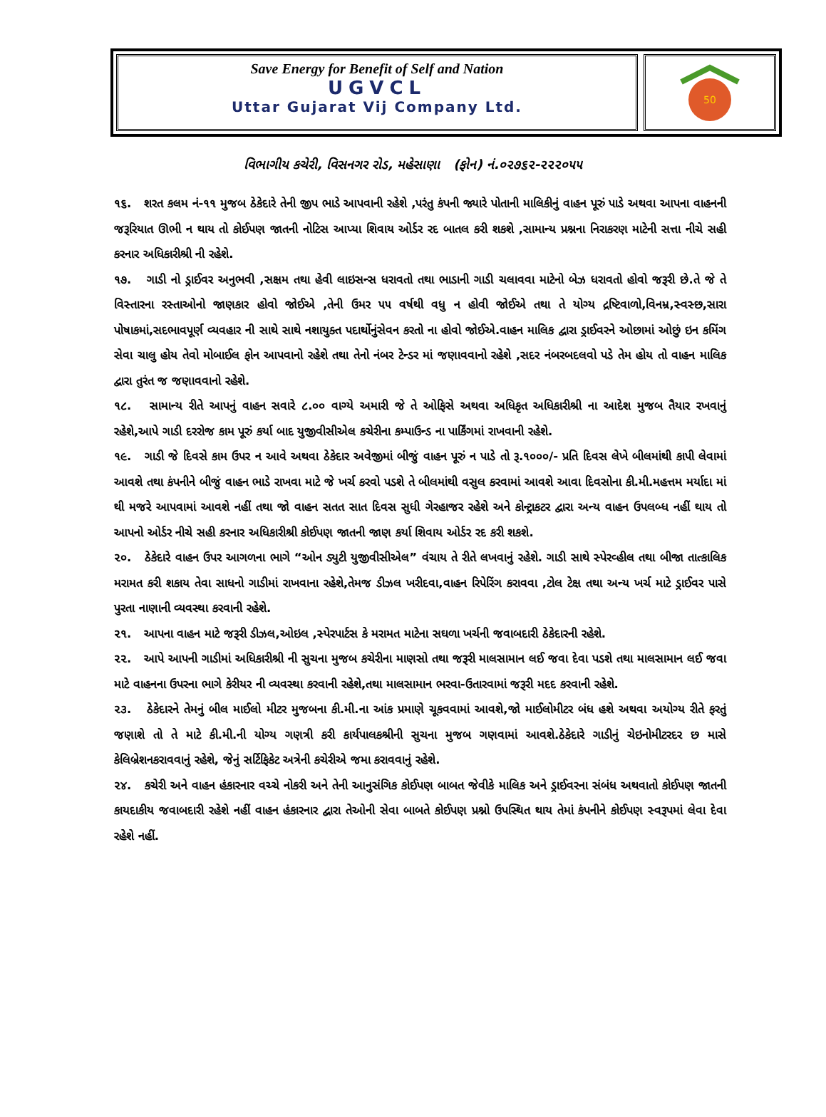Save Energy for Benefit of Self and Nation
UGVCL
Uttar Gujarat Vij Company Ltd.
50
વિભાગીય કચેરી, વિસનગર રોડ, મહેસાણા (ફોન) નં.૦૨૭૬૨-૨૨૨૦૫૫
૧૬. શરત કલમ નં-૧૧ મુજબ ઠેકેદારે તેની જીપ ભાડે આપવાની રહેશે ,પરંતુ કંપની જ્યારે પોતાની માલિકીનું વાહન પૂરું પાડે અથવા આપના વાહનની જરૂરિયાત ઊભી ન થાય તો કોઈપણ જાતની નોટિસ આપ્યા શિવાય ઓર્ડર રદ બાતલ કરી શકશે ,સામાન્ય પ્રશ્નના નિરાકરણ માટેની સત્તા નીચે સહી કરનાર અધિકારીશ્રી ની રહેશે.
૧૭. ગાડી નો ડ્રાઈવર અનુભવી ,સક્ષમ તથા હેવી લાઇસન્સ ધરાવતો તથા ભાડાની ગાડી ચલાવવા માટેનો બેઝ ધરાવતો હોવો જરૂરી છે.તે જે તે વિસ્તારના રસ્તાઓનો જાણકાર હોવો જોઈએ ,તેની ઉમર ૫૫ વર્ષથી વધુ ન હોવી જોઈએ તથા તે યોગ્ય દ્રષ્ટિવાળો,વિનમ્ર,સ્વસ્છ,સારા પોષાકમાં,સદભાવપૂર્ણ વ્યવહાર ની સાથે સાથે નશાયુક્ત પદાર્થોનુંસેવન કરતો ના હોવો જોઈએ.વાહન માલિક દ્વારા ડ્રાઈવરને ઓછામાં ઓછું ઇન કમિંગ સેવા ચાલુ હોય તેવો મોબાઈલ ફોન આપવાનો રહેશે તથા તેનો નંબર ટેન્ડર માં જણાવવાનો રહેશે ,સદર નંબરબદલવો પડે તેમ હોય તો વાહન માલિક દ્વારા તુરંત જ જણાવવાનો રહેશે.
૧૮. સામાન્ય રીતે આપનું વાહન સવારે ૮.૦૦ વાગ્યે અમારી જે તે ઓફિસે અથવા અધિકૃત અધિકારીશ્રી ના આદેશ મુજબ તૈયાર રખવાનું રહેશે,આપે ગાડી દરરોજ કામ પૂરું કર્યા બાદ યુજીવીસીએલ કચેરીના કમ્પાઉન્ડ ના પાર્કિંગમાં રાખવાની રહેશે.
૧૯. ગાડી જે દિવસે કામ ઉપર ન આવે અથવા ઠેકેદાર અવેજીમાં બીજું વાહન પૂરું ન પાડે તો રૂ.૧૦૦૦/- પ્રતિ દિવસ લેખે બીલમાંથી કાપી લેવામાં આવશે તથા કંપનીને બીજું વાહન ભાડે રાખવા માટે જે ખર્ચ કરવો પડશે તે બીલમાંથી વસુલ કરવામાં આવશે આવા દિવસોના કી.મી.મહત્તમ મર્યાદા માં થી મજરે આપવામાં આવશે નહીં તથા જો વાહન સતત સાત દિવસ સુધી ગેરહાજર રહેશે અને કોન્ટ્રાકટર દ્વારા અન્ય વાહન ઉપલબ્ધ નહીં થાય તો આપનો ઓર્ડર નીચે સહી કરનાર અધિકારીશ્રી કોઈપણ જાતની જાણ કર્યા શિવાય ઓર્ડર રદ કરી શકશે.
૨૦. ઠેકેદારે વાહન ઉપર આગળના ભાગે “ઓન ડ્યુટી યુજીવીસીએલ” વંચાય તે રીતે લખવાનું રહેશે. ગાડી સાથે સ્પેરવ્હીલ તથા બીજા તાત્કાલિક મરામત કરી શકાય તેવા સાધનો ગાડીમાં રાખવાના રહેશે,તેમજ ડીઝલ ખરીદવા,વાહન રિપેરિંગ કરાવવા ,ટોલ ટેક્ષ તથા અન્ય ખર્ચ માટે ડ્રાઈવર પાસે પુરતા નાણાની વ્યવસ્થા કરવાની રહેશે.
૨૧. આપના વાહન માટે જરૂરી ડીઝલ,ઓઇલ ,સ્પેરપાર્ટસ કે મરામત માટેના સઘળા ખર્ચની જવાબદારી ઠેકેદારની રહેશે.
૨૨. આપે આપની ગાડીમાં અધિકારીશ્રી ની સુચના મુજબ કચેરીના માણસો તથા જરૂરી માલસામાન લઈ જવા દેવા પડશે તથા માલસામાન લઈ જવા માટે વાહનના ઉપરના ભાગે કેરીયર ની વ્યવસ્થા કરવાની રહેશે,તથા માલસામાન ભરવા-ઉતારવામાં જરૂરી મદદ કરવાની રહેશે.
૨૩. ઠેકેદારને તેમનું બીલ માઈલો મીટર મુજબના કી.મી.ના આંક પ્રમાણે ચૂકવવામાં આવશે,જો માઈલોમીટર બંધ હશે અથવા અયોગ્ય રીતે ફરતું જણાશે તો તે માટે કી.મી.ની યોગ્ય ગણત્રી કરી કાર્યપાલકશ્રીની સુચના મુજબ ગણવામાં આવશે.ઠેકેદારે ગાડીનું ચેઇનોમીટરદર છ માસે કેલિબ્રેશનકરાવવાનું રહેશે, જેનું સર્ટિફિકેટ અત્રેની કચેરીએ જમા કરાવવાનું રહેશે.
૨૪. કચેરી અને વાહન હંકારનાર વચ્ચે નોકરી અને તેની આનુસંગિક કોઈપણ બાબત જેવીકે માલિક અને ડ્રાઈવરના સંબંધ અથવાતો કોઈપણ જાતની કાયદાકીય જવાબદારી રહેશે નહીં વાહન હંકારનાર દ્વારા તેઓની સેવા બાબતે કોઈપણ પ્રશ્નો ઉપસ્થિત થાય તેમાં કંપનીને કોઈપણ સ્વરૂપમાં લેવા દેવા રહેશે નહીં.